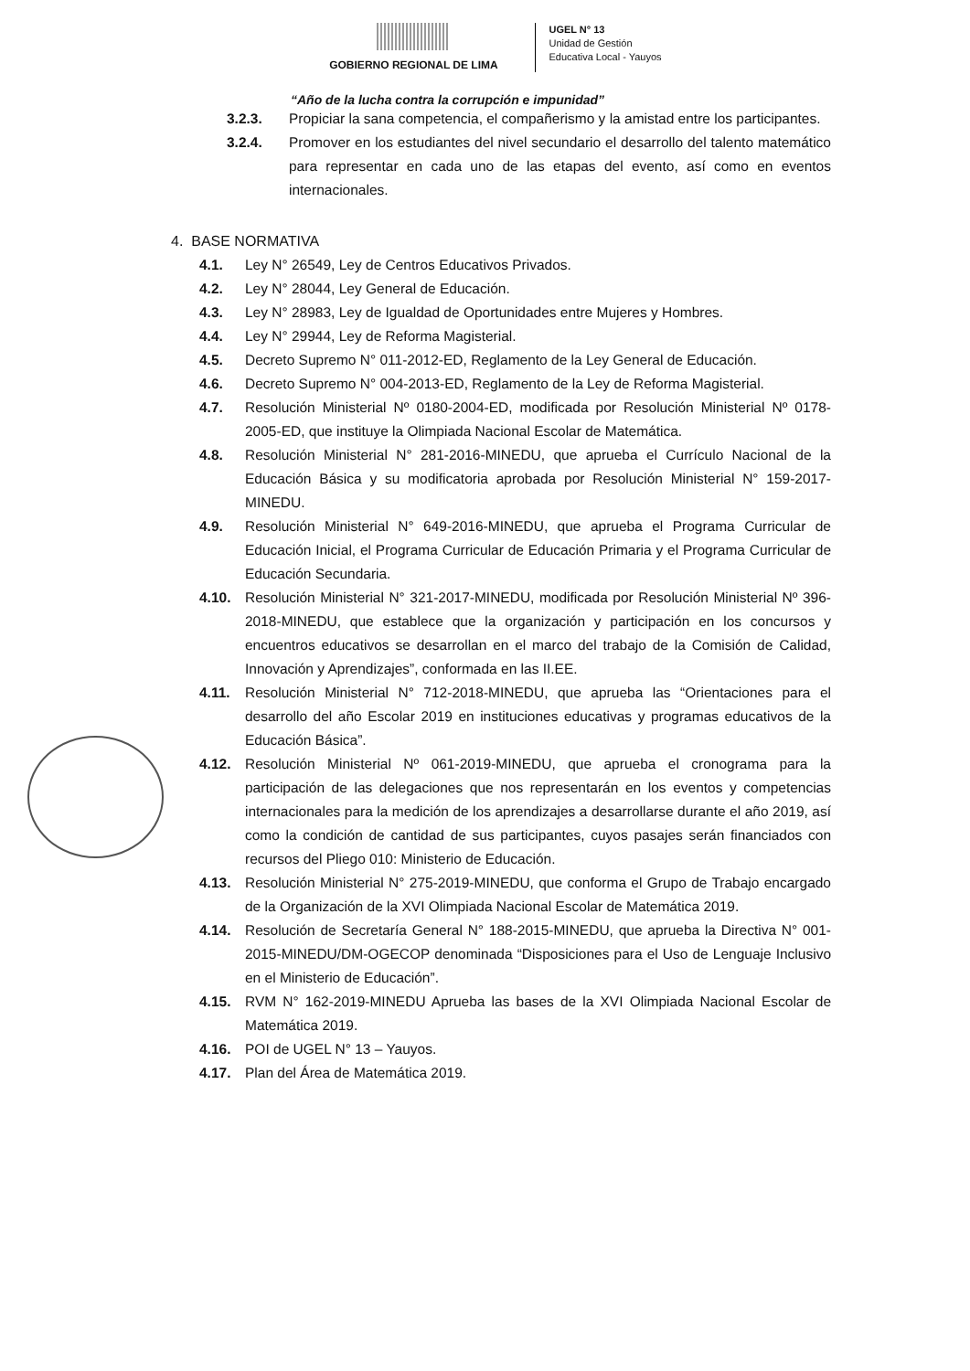GOBIERNO REGIONAL DE LIMA
UGEL N° 13
Unidad de Gestión
Educativa Local - Yauyos
“Año de la lucha contra la corrupción e impunidad”
3.2.3. Propiciar la sana competencia, el compañerismo y la amistad entre los participantes.
3.2.4. Promover en los estudiantes del nivel secundario el desarrollo del talento matemático para representar en cada uno de las etapas del evento, así como en eventos internacionales.
4. BASE NORMATIVA
4.1. Ley N° 26549, Ley de Centros Educativos Privados.
4.2. Ley N° 28044, Ley General de Educación.
4.3. Ley N° 28983, Ley de Igualdad de Oportunidades entre Mujeres y Hombres.
4.4. Ley N° 29944, Ley de Reforma Magisterial.
4.5. Decreto Supremo N° 011-2012-ED, Reglamento de la Ley General de Educación.
4.6. Decreto Supremo N° 004-2013-ED, Reglamento de la Ley de Reforma Magisterial.
4.7. Resolución Ministerial Nº 0180-2004-ED, modificada por Resolución Ministerial Nº 0178- 2005-ED, que instituye la Olimpiada Nacional Escolar de Matemática.
4.8. Resolución Ministerial N° 281-2016-MINEDU, que aprueba el Currículo Nacional de la Educación Básica y su modificatoria aprobada por Resolución Ministerial N° 159-2017- MINEDU.
4.9. Resolución Ministerial N° 649-2016-MINEDU, que aprueba el Programa Curricular de Educación Inicial, el Programa Curricular de Educación Primaria y el Programa Curricular de Educación Secundaria.
4.10. Resolución Ministerial N° 321-2017-MINEDU, modificada por Resolución Ministerial Nº 396-2018-MINEDU, que establece que la organización y participación en los concursos y encuentros educativos se desarrollan en el marco del trabajo de la Comisión de Calidad, Innovación y Aprendizajes”, conformada en las II.EE.
4.11. Resolución Ministerial N° 712-2018-MINEDU, que aprueba las “Orientaciones para el desarrollo del año Escolar 2019 en instituciones educativas y programas educativos de la Educación Básica”.
4.12. Resolución Ministerial Nº 061-2019-MINEDU, que aprueba el cronograma para la participación de las delegaciones que nos representarán en los eventos y competencias internacionales para la medición de los aprendizajes a desarrollarse durante el año 2019, así como la condición de cantidad de sus participantes, cuyos pasajes serán financiados con recursos del Pliego 010: Ministerio de Educación.
4.13. Resolución Ministerial N° 275-2019-MINEDU, que conforma el Grupo de Trabajo encargado de la Organización de la XVI Olimpiada Nacional Escolar de Matemática 2019.
4.14. Resolución de Secretaría General N° 188-2015-MINEDU, que aprueba la Directiva N° 001- 2015-MINEDU/DM-OGECOP denominada “Disposiciones para el Uso de Lenguaje Inclusivo en el Ministerio de Educación”.
4.15. RVM N° 162-2019-MINEDU Aprueba las bases de la XVI Olimpiada Nacional Escolar de Matemática 2019.
4.16. POI de UGEL N° 13 – Yauyos.
4.17. Plan del Área de Matemática 2019.